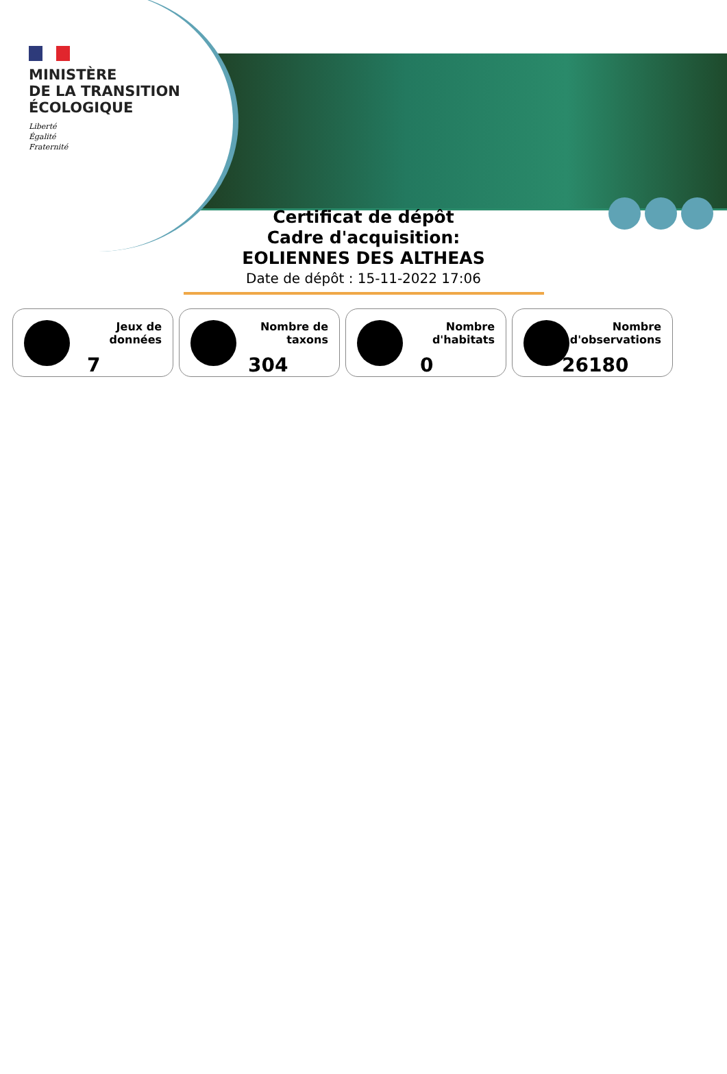MINISTÈRE
DE LA TRANSITION
ÉCOLOGIQUE
Liberté
Égalité
Fraternité
Certificat de dépôt
Cadre d'acquisition:
EOLIENNES DES ALTHEAS
Date de dépôt : 15-11-2022 17:06
Jeux de
données
7
Nombre de
taxons
304
Nombre
d'habitats
0
Nombre
d'observations
26180